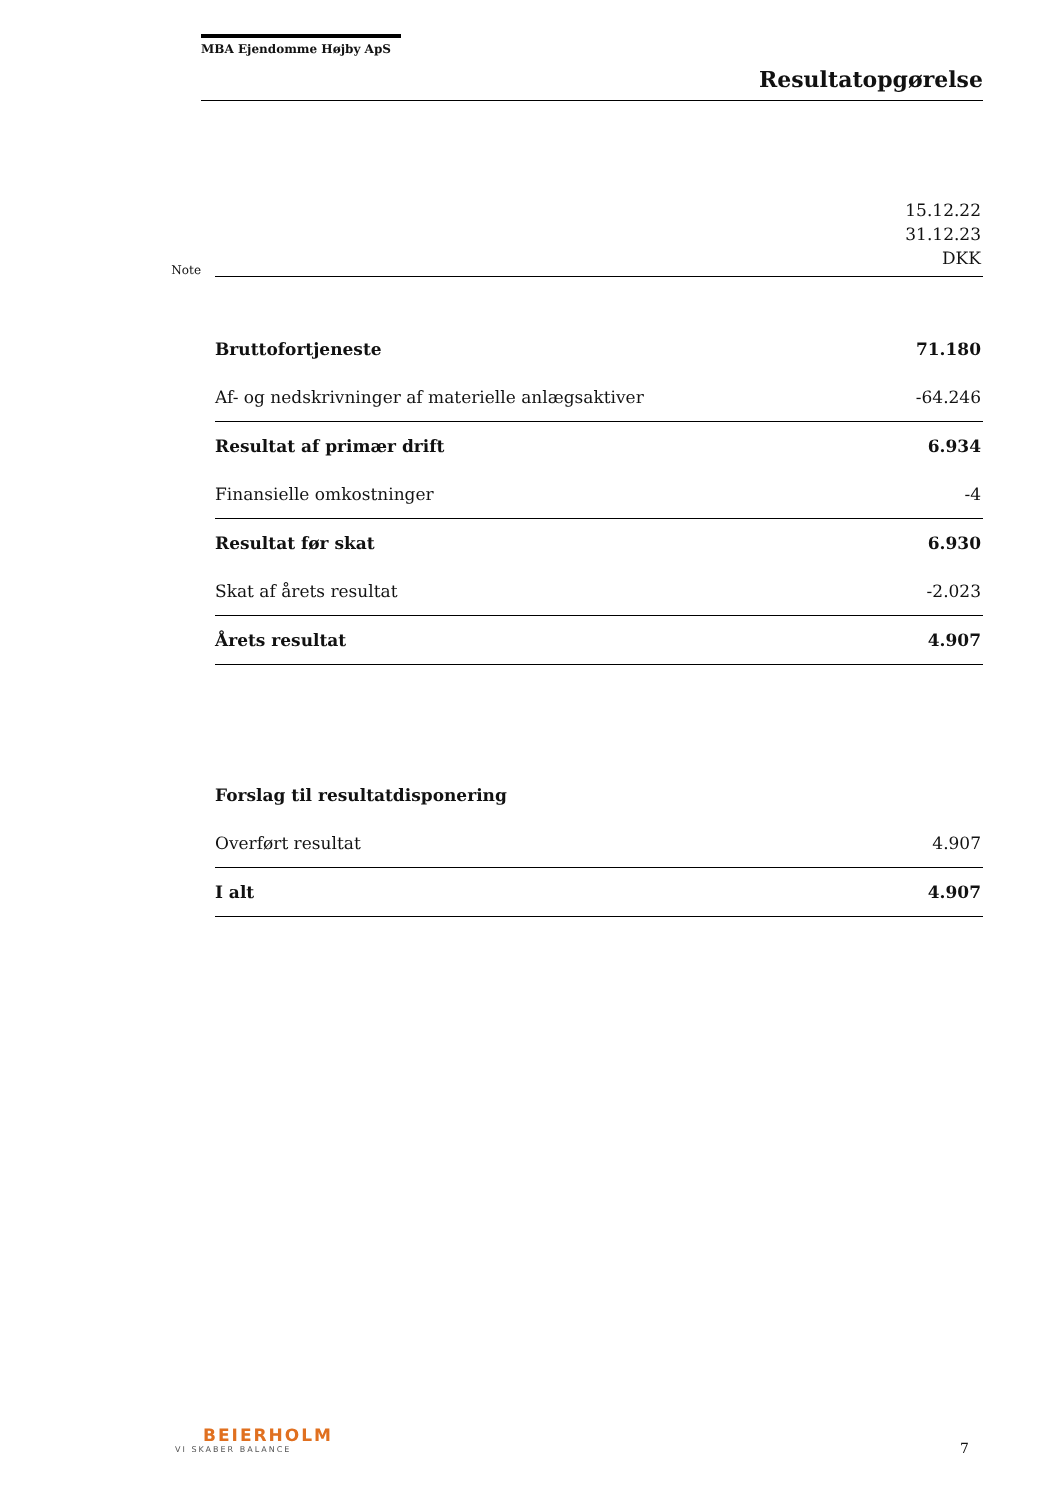MBA Ejendomme Højby ApS
Resultatopgørelse
| Note | | 15.12.22 31.12.23 DKK |
| | Bruttofortjeneste | 71.180 |
| | Af- og nedskrivninger af materielle anlægsaktiver | -64.246 |
| | Resultat af primær drift | 6.934 |
| | Finansielle omkostninger | -4 |
| | Resultat før skat | 6.930 |
| | Skat af årets resultat | -2.023 |
| | Årets resultat | 4.907 |
| | Forslag til resultatdisponering | |
| | Overført resultat | 4.907 |
| | I alt | 4.907 |
BEIERHOLM
VI SKABER BALANCE
7